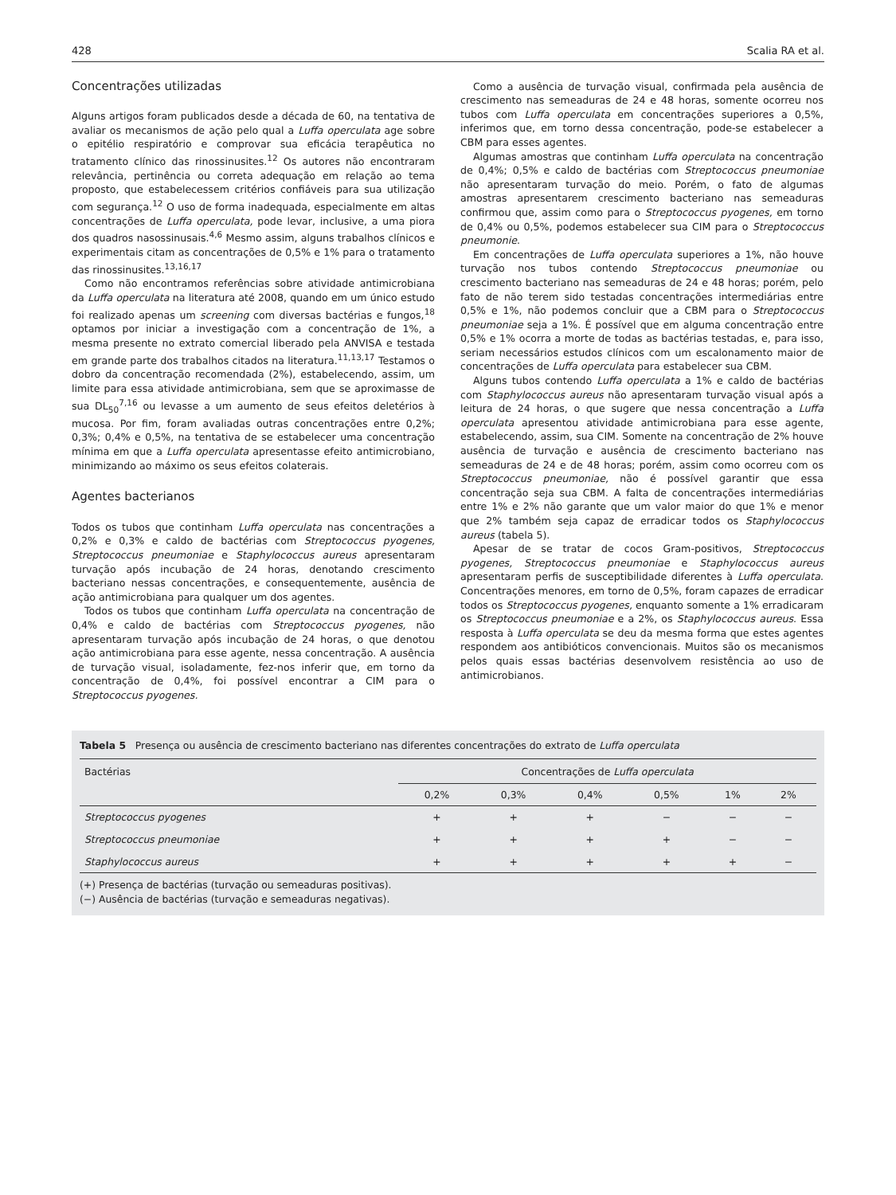428 Scalia RA et al.
Concentrações utilizadas
Alguns artigos foram publicados desde a década de 60, na tentativa de avaliar os mecanismos de ação pelo qual a Luffa operculata age sobre o epitélio respiratório e comprovar sua eficácia terapêutica no tratamento clínico das rinossinusites.<sup>12</sup> Os autores não encontraram relevância, pertinência ou correta adequação em relação ao tema proposto, que estabelecessem critérios confiáveis para sua utilização com segurança.<sup>12</sup> O uso de forma inadequada, especialmente em altas concentrações de Luffa operculata, pode levar, inclusive, a uma piora dos quadros nasossinusais.<sup>4,6</sup> Mesmo assim, alguns trabalhos clínicos e experimentais citam as concentrações de 0,5% e 1% para o tratamento das rinossinusites.<sup>13,16,17</sup>
Como não encontramos referências sobre atividade antimicrobiana da Luffa operculata na literatura até 2008, quando em um único estudo foi realizado apenas um screening com diversas bactérias e fungos,<sup>18</sup> optamos por iniciar a investigação com a concentração de 1%, a mesma presente no extrato comercial liberado pela ANVISA e testada em grande parte dos trabalhos citados na literatura.<sup>11,13,17</sup> Testamos o dobro da concentração recomendada (2%), estabelecendo, assim, um limite para essa atividade antimicrobiana, sem que se aproximasse de sua DL<sub>50</sub><sup>7,16</sup> ou levasse a um aumento de seus efeitos deletérios à mucosa. Por fim, foram avaliadas outras concentrações entre 0,2%; 0,3%; 0,4% e 0,5%, na tentativa de se estabelecer uma concentração mínima em que a Luffa operculata apresentasse efeito antimicrobiano, minimizando ao máximo os seus efeitos colaterais.
Agentes bacterianos
Todos os tubos que continham Luffa operculata nas concentrações a 0,2% e 0,3% e caldo de bactérias com Streptococcus pyogenes, Streptococcus pneumoniae e Staphylococcus aureus apresentaram turvação após incubação de 24 horas, denotando crescimento bacteriano nessas concentrações, e consequentemente, ausência de ação antimicrobiana para qualquer um dos agentes.
Todos os tubos que continham Luffa operculata na concentração de 0,4% e caldo de bactérias com Streptococcus pyogenes, não apresentaram turvação após incubação de 24 horas, o que denotou ação antimicrobiana para esse agente, nessa concentração. A ausência de turvação visual, isoladamente, fez-nos inferir que, em torno da concentração de 0,4%, foi possível encontrar a CIM para o Streptococcus pyogenes.
Como a ausência de turvação visual, confirmada pela ausência de crescimento nas semeaduras de 24 e 48 horas, somente ocorreu nos tubos com Luffa operculata em concentrações superiores a 0,5%, inferimos que, em torno dessa concentração, pode-se estabelecer a CBM para esses agentes.
Algumas amostras que continham Luffa operculata na concentração de 0,4%; 0,5% e caldo de bactérias com Streptococcus pneumoniae não apresentaram turvação do meio. Porém, o fato de algumas amostras apresentarem crescimento bacteriano nas semeaduras confirmou que, assim como para o Streptococcus pyogenes, em torno de 0,4% ou 0,5%, podemos estabelecer sua CIM para o Streptococcus pneumonie.
Em concentrações de Luffa operculata superiores a 1%, não houve turvação nos tubos contendo Streptococcus pneumoniae ou crescimento bacteriano nas semeaduras de 24 e 48 horas; porém, pelo fato de não terem sido testadas concentrações intermediárias entre 0,5% e 1%, não podemos concluir que a CBM para o Streptococcus pneumoniae seja a 1%. É possível que em alguma concentração entre 0,5% e 1% ocorra a morte de todas as bactérias testadas, e, para isso, seriam necessários estudos clínicos com um escalonamento maior de concentrações de Luffa operculata para estabelecer sua CBM.
Alguns tubos contendo Luffa operculata a 1% e caldo de bactérias com Staphylococcus aureus não apresentaram turvação visual após a leitura de 24 horas, o que sugere que nessa concentração a Luffa operculata apresentou atividade antimicrobiana para esse agente, estabelecendo, assim, sua CIM. Somente na concentração de 2% houve ausência de turvação e ausência de crescimento bacteriano nas semeaduras de 24 e de 48 horas; porém, assim como ocorreu com os Streptococcus pneumoniae, não é possível garantir que essa concentração seja sua CBM. A falta de concentrações intermediárias entre 1% e 2% não garante que um valor maior do que 1% e menor que 2% também seja capaz de erradicar todos os Staphylococcus aureus (tabela 5).
Apesar de se tratar de cocos Gram-positivos, Streptococcus pyogenes, Streptococcus pneumoniae e Staphylococcus aureus apresentaram perfis de susceptibilidade diferentes à Luffa operculata. Concentrações menores, em torno de 0,5%, foram capazes de erradicar todos os Streptococcus pyogenes, enquanto somente a 1% erradicaram os Streptococcus pneumoniae e a 2%, os Staphylococcus aureus. Essa resposta à Luffa operculata se deu da mesma forma que estes agentes respondem aos antibióticos convencionais. Muitos são os mecanismos pelos quais essas bactérias desenvolvem resistência ao uso de antimicrobianos.
Tabela 5 Presença ou ausência de crescimento bacteriano nas diferentes concentrações do extrato de Luffa operculata
| Bactérias | Concentrações de Luffa operculata | | | | | |
| --- | --- | --- | --- | --- | --- | --- |
| | 0,2% | 0,3% | 0,4% | 0,5% | 1% | 2% |
| Streptococcus pyogenes | + | + | + | − | − | − |
| Streptococcus pneumoniae | + | + | + | + | − | − |
| Staphylococcus aureus | + | + | + | + | + | − |
(+) Presença de bactérias (turvação ou semeaduras positivas).
(−) Ausência de bactérias (turvação e semeaduras negativas).